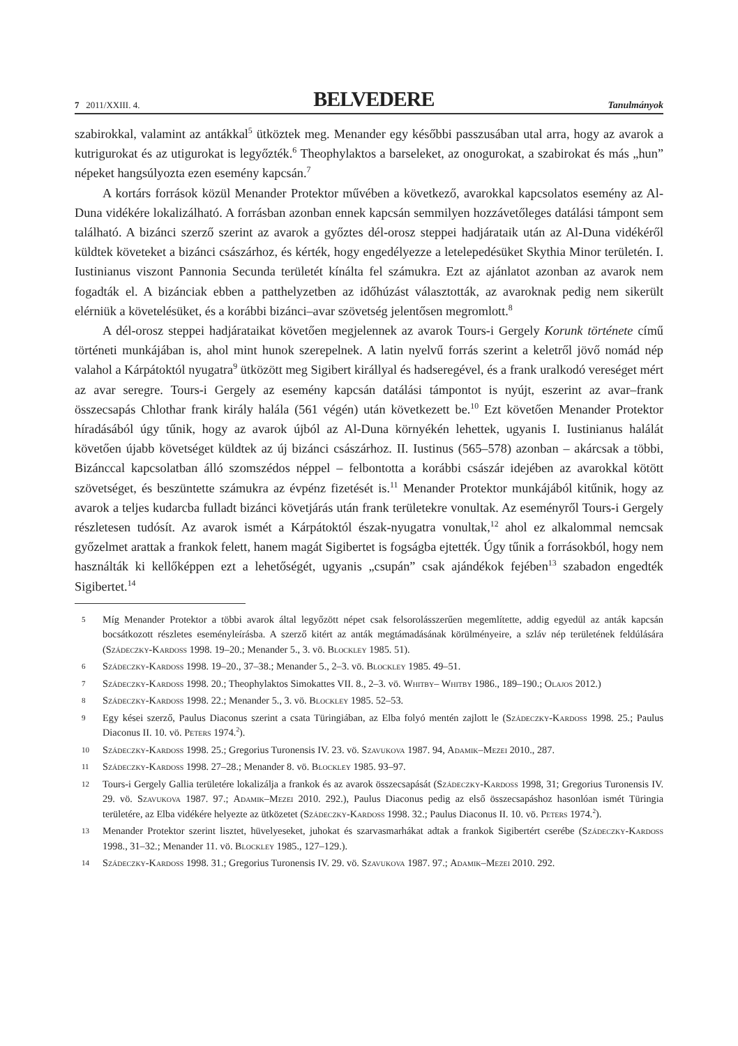7 2011/XXIII. 4. BELVEDERE Tanulmányok
szabirokkal, valamint az antákkal<sup>5</sup> ütköztek meg. Menander egy későbbi passzusában utal arra, hogy az avarok a kutrigurokat és az utigurokat is legyőzték.<sup>6</sup> Theophylaktos a barseleket, az onogurokat, a szabirokat és más „hun” népeket hangsúlyozta ezen esemény kapcsán.<sup>7</sup>
A kortárs források közül Menander Protektor művében a következő, avarokkal kapcsolatos esemény az Al-Duna vidékére lokalizálható. A forrásban azonban ennek kapcsán semmilyen hozzávetőleges datálási támpont sem található. A bizánci szerző szerint az avarok a győztes dél-orosz steppei hadjárataik után az Al-Duna vidékéről küldtek követeket a bizánci császárhoz, és kérték, hogy engedélyezze a letelepedésüket Skythia Minor területén. I. Iustinianus viszont Pannonia Secunda területét kínálta fel számukra. Ezt az ajánlatot azonban az avarok nem fogadták el. A bizánciak ebben a patthelyzetben az időhúzást választották, az avaroknak pedig nem sikerült elérniük a követelésüket, és a korábbi bizánci–avar szövetség jelentősen megromlott.<sup>8</sup>
A dél-orosz steppei hadjárataikat követően megjelennek az avarok Tours-i Gergely Korunk története című történeti munkájában is, ahol mint hunok szerepelnek. A latin nyelvű forrás szerint a keletről jövő nomád nép valahol a Kárpátoktól nyugatra<sup>9</sup> ütközött meg Sigibert királlyal és hadseregével, és a frank uralkodó vereséget mért az avar seregre. Tours-i Gergely az esemény kapcsán datálási támpontot is nyújt, eszerint az avar–frank összecsapás Chlothar frank király halála (561 végén) után következett be.<sup>10</sup> Ezt követően Menander Protektor híradásából úgy tűnik, hogy az avarok újból az Al-Duna környékén lehettek, ugyanis I. Iustinianus halálát követően újabb követséget küldtek az új bizánci császárhoz. II. Iustinus (565–578) azonban – akárcsak a többi, Bizánccal kapcsolatban álló szomszédos néppel – felbontotta a korábbi császár idejében az avarokkal kötött szövetséget, és beszüntette számukra az évpénz fizetését is.<sup>11</sup> Menander Protektor munkájából kitűnik, hogy az avarok a teljes kudarcba fulladt bizánci követjárás után frank területekre vonultak. Az eseményről Tours-i Gergely részletesen tudósít. Az avarok ismét a Kárpátoktól észak-nyugatra vonultak,<sup>12</sup> ahol ez alkalommal nemcsak győzelmet arattak a frankok felett, hanem magát Sigibertet is fogságba ejtették. Úgy tűnik a forrásokból, hogy nem használták ki kellőképpen ezt a lehetőségét, ugyanis „csupán” csak ajándékok fejében<sup>13</sup> szabadon engedték Sigibertet.<sup>14</sup>
5 Míg Menander Protektor a többi avarok által legyőzött népet csak felsorolásszerűen megemlítette, addig egyedül az anták kapcsán bocsátkozott részletes eseményleírásba. A szerző kitért az anták megtámadásának körülményeire, a szláv nép területének feldúlására (Szádeczky-Kardoss 1998. 19–20.; Menander 5., 3. vö. Blockley 1985. 51).
6 Szádeczky-Kardoss 1998. 19–20., 37–38.; Menander 5., 2–3. vö. Blockley 1985. 49–51.
7 Szádeczky-Kardoss 1998. 20.; Theophylaktos Simokattes VII. 8., 2–3. vö. Whitby– Whitby 1986., 189–190.; Olajos 2012.)
8 Szádeczky-Kardoss 1998. 22.; Menander 5., 3. vö. Blockley 1985. 52–53.
9 Egy kései szerző, Paulus Diaconus szerint a csata Türingiában, az Elba folyó mentén zajlott le (Szádeczky-Kardoss 1998. 25.; Paulus Diaconus II. 10. vö. Peters 1974.<sup>2</sup>).
10 Szádeczky-Kardoss 1998. 25.; Gregorius Turonensis IV. 23. vö. Szavukova 1987. 94, Adamik–Mezei 2010., 287.
11 Szádeczky-Kardoss 1998. 27–28.; Menander 8. vö. Blockley 1985. 93–97.
12 Tours-i Gergely Gallia területére lokalizálja a frankok és az avarok összecsapását (Szádeczky-Kardoss 1998, 31; Gregorius Turonensis IV. 29. vö. Szavukova 1987. 97.; Adamik–Mezei 2010. 292.), Paulus Diaconus pedig az első összecsapáshoz hasonlóan ismét Türingia területére, az Elba vidékére helyezte az ütközetet (Szádeczky-Kardoss 1998. 32.; Paulus Diaconus II. 10. vö. Peters 1974.<sup>2</sup>).
13 Menander Protektor szerint lisztet, hüvelyeseket, juhokat és szarvasmarhákat adtak a frankok Sigibertért cserébe (Szádeczky-Kardoss 1998., 31–32.; Menander 11. vö. Blockley 1985., 127–129.).
14 Szádeczky-Kardoss 1998. 31.; Gregorius Turonensis IV. 29. vö. Szavukova 1987. 97.; Adamik–Mezei 2010. 292.